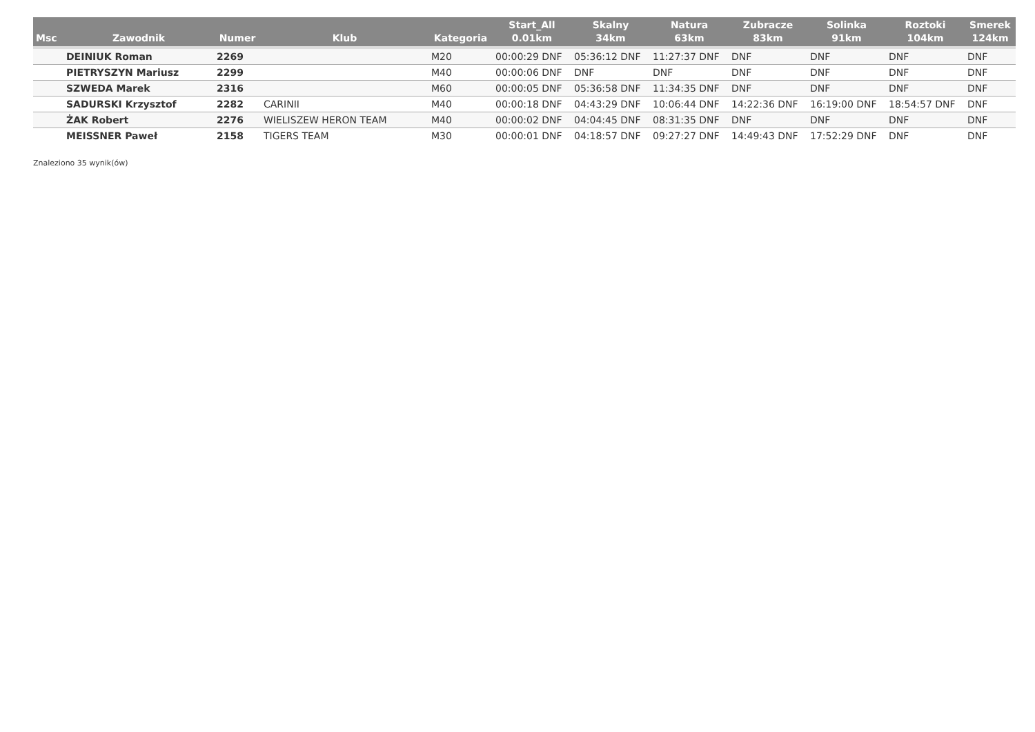| Msc | Zawodnik | Numer | Klub | Kategoria | Start_All 0.01km | Skalny 34km | Natura 63km | Zubracze 83km | Solinka 91km | Roztoki 104km | Smerek 124km |
| --- | --- | --- | --- | --- | --- | --- | --- | --- | --- | --- | --- |
| | DEINIUK Roman | 2269 | | M20 | 00:00:29 DNF | 05:36:12 DNF | 11:27:37 DNF | DNF | DNF | DNF | DNF |
| | PIETRYSZYN Mariusz | 2299 | | M40 | 00:00:06 DNF | DNF | DNF | DNF | DNF | DNF | DNF |
| | SZWEDA Marek | 2316 | | M60 | 00:00:05 DNF | 05:36:58 DNF | 11:34:35 DNF | DNF | DNF | DNF | DNF |
| | SADURSKI Krzysztof | 2282 | CARINII | M40 | 00:00:18 DNF | 04:43:29 DNF | 10:06:44 DNF | 14:22:36 DNF | 16:19:00 DNF | 18:54:57 DNF | DNF |
| | ŻAK Robert | 2276 | WIELISZEW HERON TEAM | M40 | 00:00:02 DNF | 04:04:45 DNF | 08:31:35 DNF | DNF | DNF | DNF | DNF |
| | MEISSNER Paweł | 2158 | TIGERS TEAM | M30 | 00:00:01 DNF | 04:18:57 DNF | 09:27:27 DNF | 14:49:43 DNF | 17:52:29 DNF | DNF | DNF |
Znaleziono 35 wynik(ów)